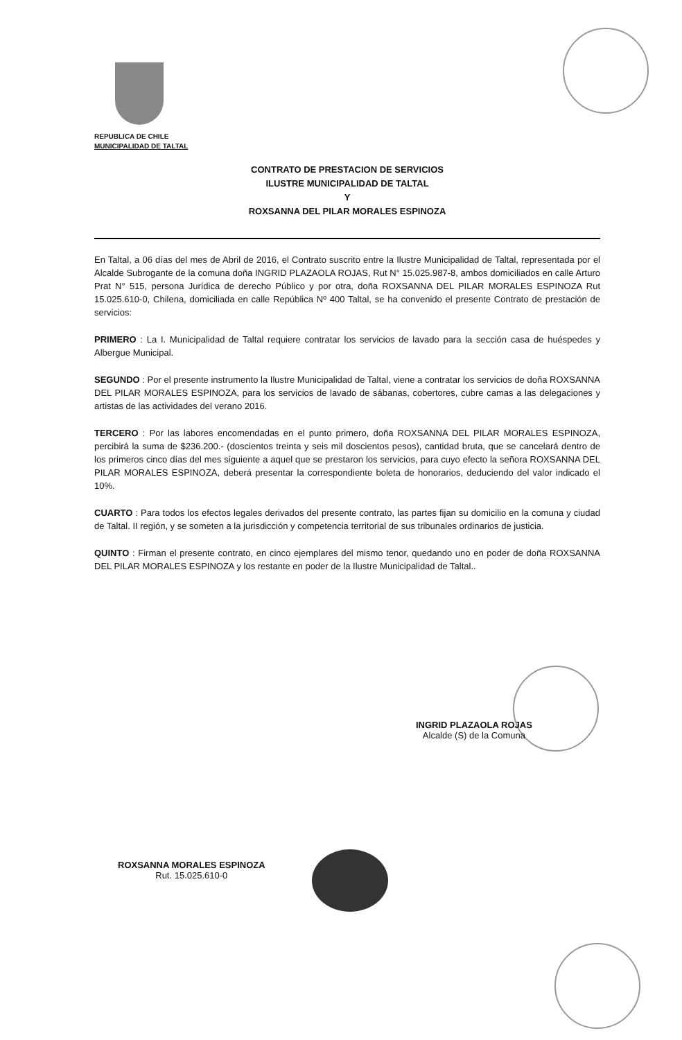REPUBLICA DE CHILE
MUNICIPALIDAD DE TALTAL
CONTRATO DE PRESTACION DE SERVICIOS
ILUSTRE MUNICIPALIDAD DE TALTAL
Y
ROXSANNA DEL PILAR MORALES ESPINOZA
En Taltal, a 06 días del mes de Abril de 2016, el Contrato suscrito entre la Ilustre Municipalidad de Taltal, representada por el Alcalde Subrogante de la comuna doña INGRID PLAZAOLA ROJAS, Rut N° 15.025.987-8, ambos domiciliados en calle Arturo Prat N° 515, persona Jurídica de derecho Público y por otra, doña ROXSANNA DEL PILAR MORALES ESPINOZA Rut 15.025.610-0, Chilena, domiciliada en calle República Nº 400 Taltal, se ha convenido el presente Contrato de prestación de servicios:
PRIMERO : La I. Municipalidad de Taltal requiere contratar los servicios de lavado para la sección casa de huéspedes y Albergue Municipal.
SEGUNDO : Por el presente instrumento la Ilustre Municipalidad de Taltal, viene a contratar los servicios de doña ROXSANNA DEL PILAR MORALES ESPINOZA, para los servicios de lavado de sábanas, cobertores, cubre camas a las delegaciones y artistas de las actividades del verano 2016.
TERCERO : Por las labores encomendadas en el punto primero, doña ROXSANNA DEL PILAR MORALES ESPINOZA, percibirá la suma de $236.200.- (doscientos treinta y seis mil doscientos pesos), cantidad bruta, que se cancelará dentro de los primeros cinco días del mes siguiente a aquel que se prestaron los servicios, para cuyo efecto la señora ROXSANNA DEL PILAR MORALES ESPINOZA, deberá presentar la correspondiente boleta de honorarios, deduciendo del valor indicado el 10%.
CUARTO : Para todos los efectos legales derivados del presente contrato, las partes fijan su domicilio en la comuna y ciudad de Taltal. II región, y se someten a la jurisdicción y competencia territorial de sus tribunales ordinarios de justicia.
QUINTO : Firman el presente contrato, en cinco ejemplares del mismo tenor, quedando uno en poder de doña ROXSANNA DEL PILAR MORALES ESPINOZA y los restante en poder de la Ilustre Municipalidad de Taltal..
INGRID PLAZAOLA ROJAS
Alcalde (S) de la Comuna
ROXSANNA MORALES ESPINOZA
Rut. 15.025.610-0